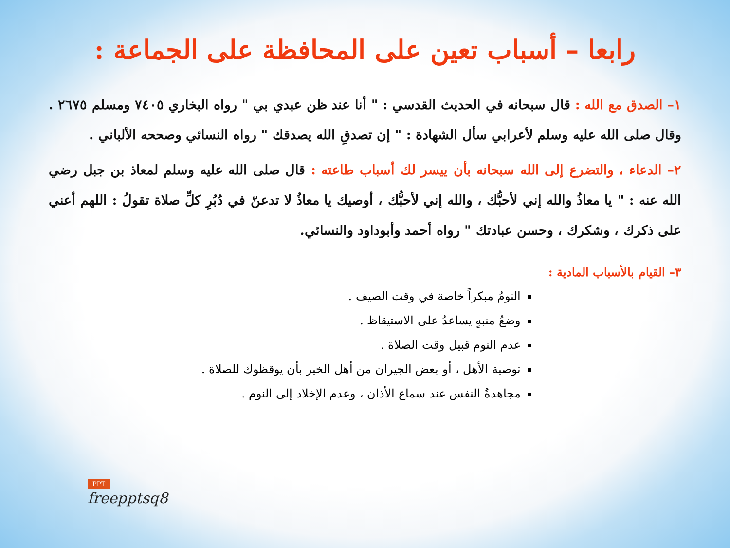رابعا – أسباب تعين على المحافظة على الجماعة :
١– الصدق مع الله : قال سبحانه في الحديث القدسي : " أنا عند ظن عبدي بي " رواه البخاري ٧٤٠٥ ومسلم ٢٦٧٥ . وقال صلى الله عليه وسلم لأعرابي سأل الشهادة : " إن تصدقِ الله يصدقك " رواه النسائي وصححه الألباني .
٢– الدعاء ، والتضرع إلى الله سبحانه بأن ييسر لك أسباب طاعته : قال صلى الله عليه وسلم لمعاذ بن جبل رضي الله عنه : " يا معاذُ والله إني لأحبُّك ، والله إني لأحبُّك ، أوصيك يا معاذُ لا تدعنّ في دُبُرِ كلِّ صلاة تقولُ : اللهم أعني على ذكرك ، وشكرك ، وحسن عبادتك " رواه أحمد وأبوداود والنسائي.
٣– القيام بالأسباب المادية :
النومُ مبكراً خاصة في وقت الصيف .
وضعُ منبهٍ يساعدُ على الاستيقاظ .
عدم النوم قبيل وقت الصلاة .
توصية الأهل ، أو بعض الجيران من أهل الخير بأن يوقظوك للصلاة .
مجاهدةُ النفس عند سماع الأذان ، وعدم الإخلاد إلى النوم .
PPT
freepptsq8